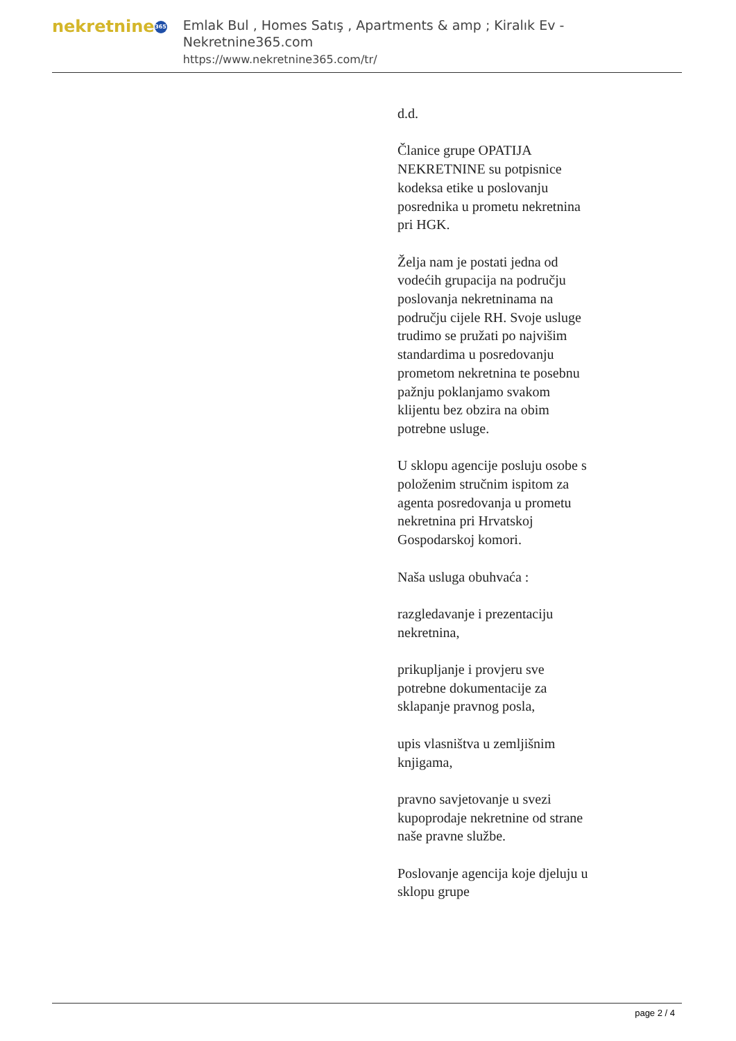nekretnine 365
Emlak Bul , Homes Satış , Apartments & amp ; Kiralık Ev - Nekretnine365.com
https://www.nekretnine365.com/tr/
d.d.
Članice grupe OPATIJA NEKRETNINE su potpisnice kodeksa etike u poslovanju posrednika u prometu nekretnina pri HGK.
Želja nam je postati jedna od vodećih grupacija na području poslovanja nekretninama na području cijele RH. Svoje usluge trudimo se pružati po najvišim standardima u posredovanju prometom nekretnina te posebnu pažnju poklanjamo svakom klijentu bez obzira na obim potrebne usluge.
U sklopu agencije posluju osobe s položenim stručnim ispitom za agenta posredovanja u prometu nekretnina pri Hrvatskoj Gospodarskoj komori.
Naša usluga obuhvaća :
razgledavanje i prezentaciju nekretnina,
prikupljanje i provjeru sve potrebne dokumentacije za sklapanje pravnog posla,
upis vlasništva u zemljišnim knjigama,
pravno savjetovanje u svezi kupoprodaje nekretnine od strane naše pravne službe.
Poslovanje agencija koje djeluju u sklopu grupe
page 2 / 4